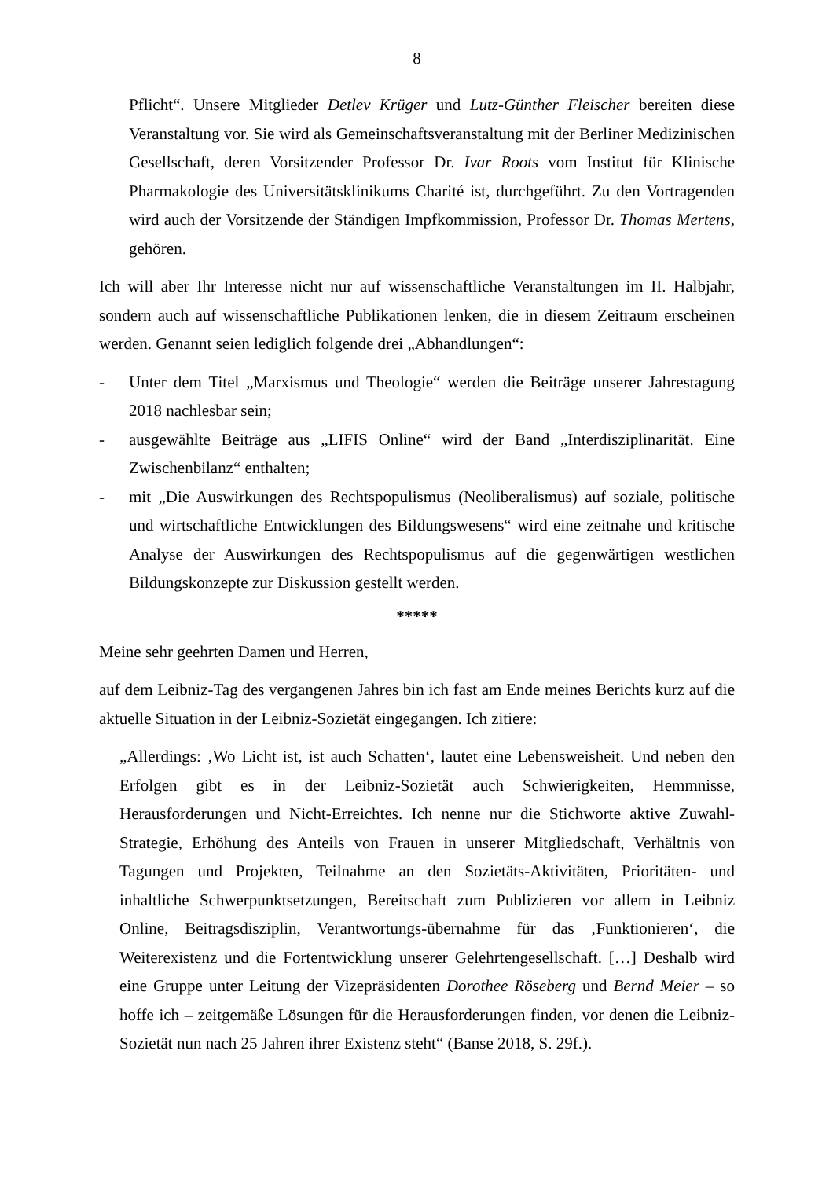8
Pflicht“. Unsere Mitglieder Detlev Krüger und Lutz-Günther Fleischer bereiten diese Veranstaltung vor. Sie wird als Gemeinschaftsveranstaltung mit der Berliner Medizinischen Gesellschaft, deren Vorsitzender Professor Dr. Ivar Roots vom Institut für Klinische Pharmakologie des Universitätsklinikums Charité ist, durchgeführt. Zu den Vortragenden wird auch der Vorsitzende der Ständigen Impfkommission, Professor Dr. Thomas Mertens, gehören.
Ich will aber Ihr Interesse nicht nur auf wissenschaftliche Veranstaltungen im II. Halbjahr, sondern auch auf wissenschaftliche Publikationen lenken, die in diesem Zeitraum erscheinen werden. Genannt seien lediglich folgende drei „Abhandlungen“:
- Unter dem Titel „Marxismus und Theologie“ werden die Beiträge unserer Jahrestagung 2018 nachlesbar sein;
- ausgewählte Beiträge aus „LIFIS Online“ wird der Band „Interdisziplinarität. Eine Zwischenbilanz“ enthalten;
- mit „Die Auswirkungen des Rechtspopulismus (Neoliberalismus) auf soziale, politische und wirtschaftliche Entwicklungen des Bildungswesens“ wird eine zeitnahe und kritische Analyse der Auswirkungen des Rechtspopulismus auf die gegenwärtigen westlichen Bildungskonzepte zur Diskussion gestellt werden.
*****
Meine sehr geehrten Damen und Herren,
auf dem Leibniz-Tag des vergangenen Jahres bin ich fast am Ende meines Berichts kurz auf die aktuelle Situation in der Leibniz-Sozietät eingegangen. Ich zitiere:
„Allerdings: ‚Wo Licht ist, ist auch Schatten‘, lautet eine Lebensweisheit. Und neben den Erfolgen gibt es in der Leibniz-Sozietät auch Schwierigkeiten, Hemmnisse, Herausforderungen und Nicht-Erreichtes. Ich nenne nur die Stichworte aktive Zuwahl-Strategie, Erhöhung des Anteils von Frauen in unserer Mitgliedschaft, Verhältnis von Tagungen und Projekten, Teilnahme an den Sozietäts-Aktivitäten, Prioritäten- und inhaltliche Schwerpunktsetzungen, Bereitschaft zum Publizieren vor allem in Leibniz Online, Beitragsdisziplin, Verantwortungs-übernahme für das ‚Funktionieren‘, die Weiterexistenz und die Fortentwicklung unserer Gelehrtengesellschaft. […] Deshalb wird eine Gruppe unter Leitung der Vizepräsidenten Dorothee Röseberg und Bernd Meier – so hoffe ich – zeitgemäße Lösungen für die Herausforderungen finden, vor denen die Leibniz-Sozietät nun nach 25 Jahren ihrer Existenz steht“ (Banse 2018, S. 29f.).